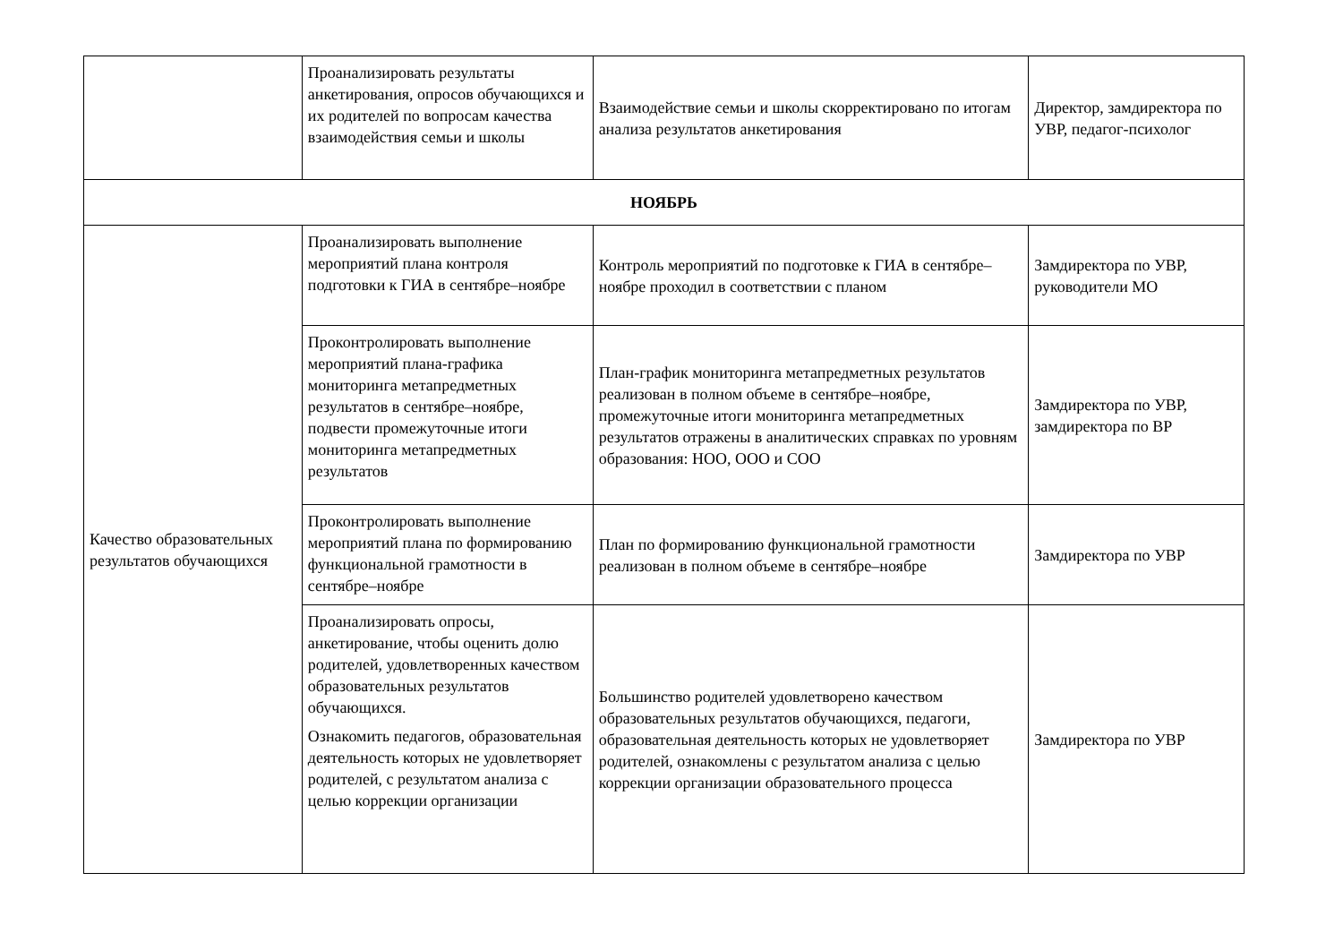| | Проанализировать результаты анкетирования, опросов обучающихся и их родителей по вопросам качества взаимодействия семьи и школы | Взаимодействие семьи и школы скорректировано по итогам анализа результатов анкетирования | Директор, замдиректора по УВР, педагог-психолог |
| НОЯБРЬ | | | |
| Качество образовательных результатов обучающихся | Проанализировать выполнение мероприятий плана контроля подготовки к ГИА в сентябре–ноябре | Контроль мероприятий по подготовке к ГИА в сентябре–ноябре проходил в соответствии с планом | Замдиректора по УВР, руководители МО |
| | Проконтролировать выполнение мероприятий плана-графика мониторинга метапредметных результатов в сентябре–ноябре, подвести промежуточные итоги мониторинга метапредметных результатов | План-график мониторинга метапредметных результатов реализован в полном объеме в сентябре–ноябре, промежуточные итоги мониторинга метапредметных результатов отражены в аналитических справках по уровням образования: НОО, ООО и СОО | Замдиректора по УВР, замдиректора по ВР |
| | Проконтролировать выполнение мероприятий плана по формированию функциональной грамотности в сентябре–ноябре | План по формированию функциональной грамотности реализован в полном объеме в сентябре–ноябре | Замдиректора по УВР |
| | Проанализировать опросы, анкетирование, чтобы оценить долю родителей, удовлетворенных качеством образовательных результатов обучающихся. Ознакомить педагогов, образовательная деятельность которых не удовлетворяет родителей, с результатом анализа с целью коррекции организации | Большинство родителей удовлетворено качеством образовательных результатов обучающихся, педагоги, образовательная деятельность которых не удовлетворяет родителей, ознакомлены с результатом анализа с целью коррекции организации образовательного процесса | Замдиректора по УВР |